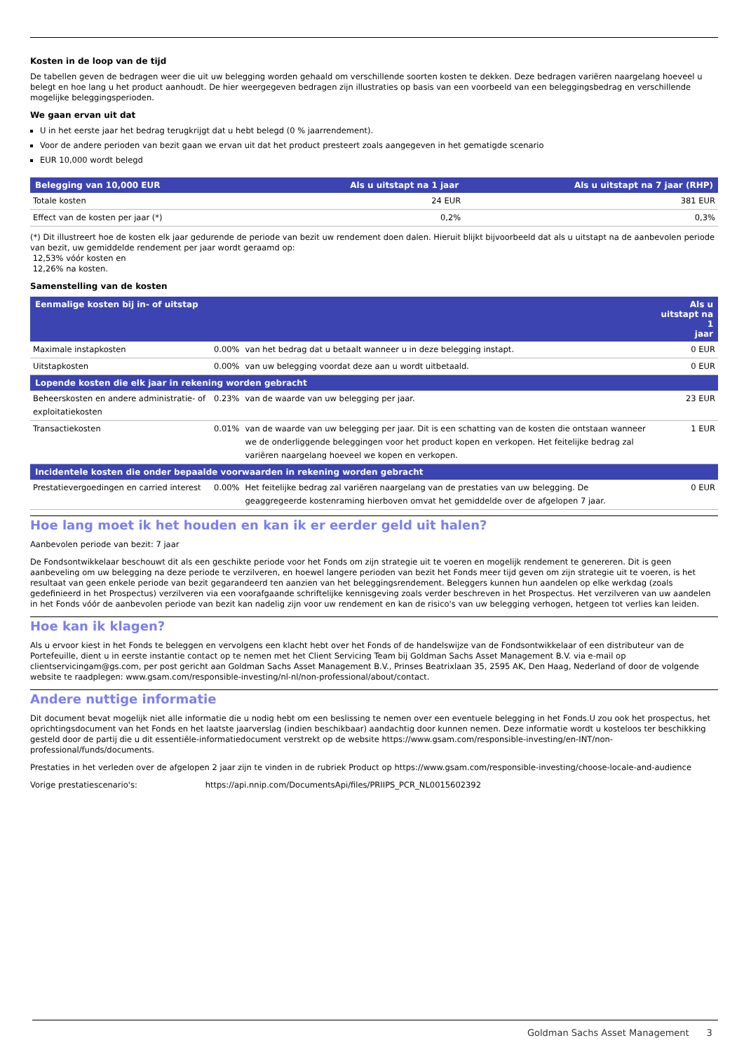Kosten in de loop van de tijd
De tabellen geven de bedragen weer die uit uw belegging worden gehaald om verschillende soorten kosten te dekken. Deze bedragen variëren naargelang hoeveel u belegt en hoe lang u het product aanhoudt. De hier weergegeven bedragen zijn illustraties op basis van een voorbeeld van een beleggingsbedrag en verschillende mogelijke beleggingsperioden.
We gaan ervan uit dat
U in het eerste jaar het bedrag terugkrijgt dat u hebt belegd (0 % jaarrendement).
Voor de andere perioden van bezit gaan we ervan uit dat het product presteert zoals aangegeven in het gematigde scenario
EUR 10,000 wordt belegd
| Belegging van 10,000 EUR | Als u uitstapt na 1 jaar | Als u uitstapt na 7 jaar (RHP) |
| --- | --- | --- |
| Totale kosten | 24 EUR | 381 EUR |
| Effect van de kosten per jaar (*) | 0,2% | 0,3% |
(*) Dit illustreert hoe de kosten elk jaar gedurende de periode van bezit uw rendement doen dalen. Hieruit blijkt bijvoorbeeld dat als u uitstapt na de aanbevolen periode van bezit, uw gemiddelde rendement per jaar wordt geraamd op:
12,53% vóór kosten en
12,26% na kosten.
Samenstelling van de kosten
| Eenmalige kosten bij in- of uitstap | | | Als u uitstapt na 1 jaar |
| --- | --- | --- | --- |
| Maximale instapkosten | 0.00% | van het bedrag dat u betaalt wanneer u in deze belegging instapt. | 0 EUR |
| Uitstapkosten | 0.00% | van uw belegging voordat deze aan u wordt uitbetaald. | 0 EUR |
| Lopende kosten die elk jaar in rekening worden gebracht | | | |
| Beheerskosten en andere administratie- of exploitatiekosten | 0.23% | van de waarde van uw belegging per jaar. | 23 EUR |
| Transactiekosten | 0.01% | van de waarde van uw belegging per jaar. Dit is een schatting van de kosten die ontstaan wanneer we de onderliggende beleggingen voor het product kopen en verkopen. Het feitelijke bedrag zal variëren naargelang hoeveel we kopen en verkopen. | 1 EUR |
| Incidentele kosten die onder bepaalde voorwaarden in rekening worden gebracht | | | |
| Prestatievergoedingen en carried interest | 0.00% | Het feitelijke bedrag zal variëren naargelang van de prestaties van uw belegging. De geaggregeerde kostenraming hierboven omvat het gemiddelde over de afgelopen 7 jaar. | 0 EUR |
Hoe lang moet ik het houden en kan ik er eerder geld uit halen?
Aanbevolen periode van bezit: 7 jaar
De Fondsontwikkelaar beschouwt dit als een geschikte periode voor het Fonds om zijn strategie uit te voeren en mogelijk rendement te genereren. Dit is geen aanbeveling om uw belegging na deze periode te verzilveren, en hoewel langere perioden van bezit het Fonds meer tijd geven om zijn strategie uit te voeren, is het resultaat van geen enkele periode van bezit gegarandeerd ten aanzien van het beleggingsrendement. Beleggers kunnen hun aandelen op elke werkdag (zoals gedefinieerd in het Prospectus) verzilveren via een voorafgaande schriftelijke kennisgeving zoals verder beschreven in het Prospectus. Het verzilveren van uw aandelen in het Fonds vóór de aanbevolen periode van bezit kan nadelig zijn voor uw rendement en kan de risico's van uw belegging verhogen, hetgeen tot verlies kan leiden.
Hoe kan ik klagen?
Als u ervoor kiest in het Fonds te beleggen en vervolgens een klacht hebt over het Fonds of de handelswijze van de Fondsontwikkelaar of een distributeur van de Portefeuille, dient u in eerste instantie contact op te nemen met het Client Servicing Team bij Goldman Sachs Asset Management B.V. via e-mail op clientservicingam@gs.com, per post gericht aan Goldman Sachs Asset Management B.V., Prinses Beatrixlaan 35, 2595 AK, Den Haag, Nederland of door de volgende website te raadplegen: www.gsam.com/responsible-investing/nl-nl/non-professional/about/contact.
Andere nuttige informatie
Dit document bevat mogelijk niet alle informatie die u nodig hebt om een beslissing te nemen over een eventuele belegging in het Fonds.U zou ook het prospectus, het oprichtingsdocument van het Fonds en het laatste jaarverslag (indien beschikbaar) aandachtig door kunnen nemen. Deze informatie wordt u kosteloos ter beschikking gesteld door de partij die u dit essentiële-informatiedocument verstrekt op de website https://www.gsam.com/responsible-investing/en-INT/non-professional/funds/documents.
Prestaties in het verleden over de afgelopen 2 jaar zijn te vinden in de rubriek Product op https://www.gsam.com/responsible-investing/choose-locale-and-audience
Vorige prestatiescenario's: https://api.nnip.com/DocumentsApi/files/PRIIPS_PCR_NL0015602392
Goldman Sachs Asset Management 3